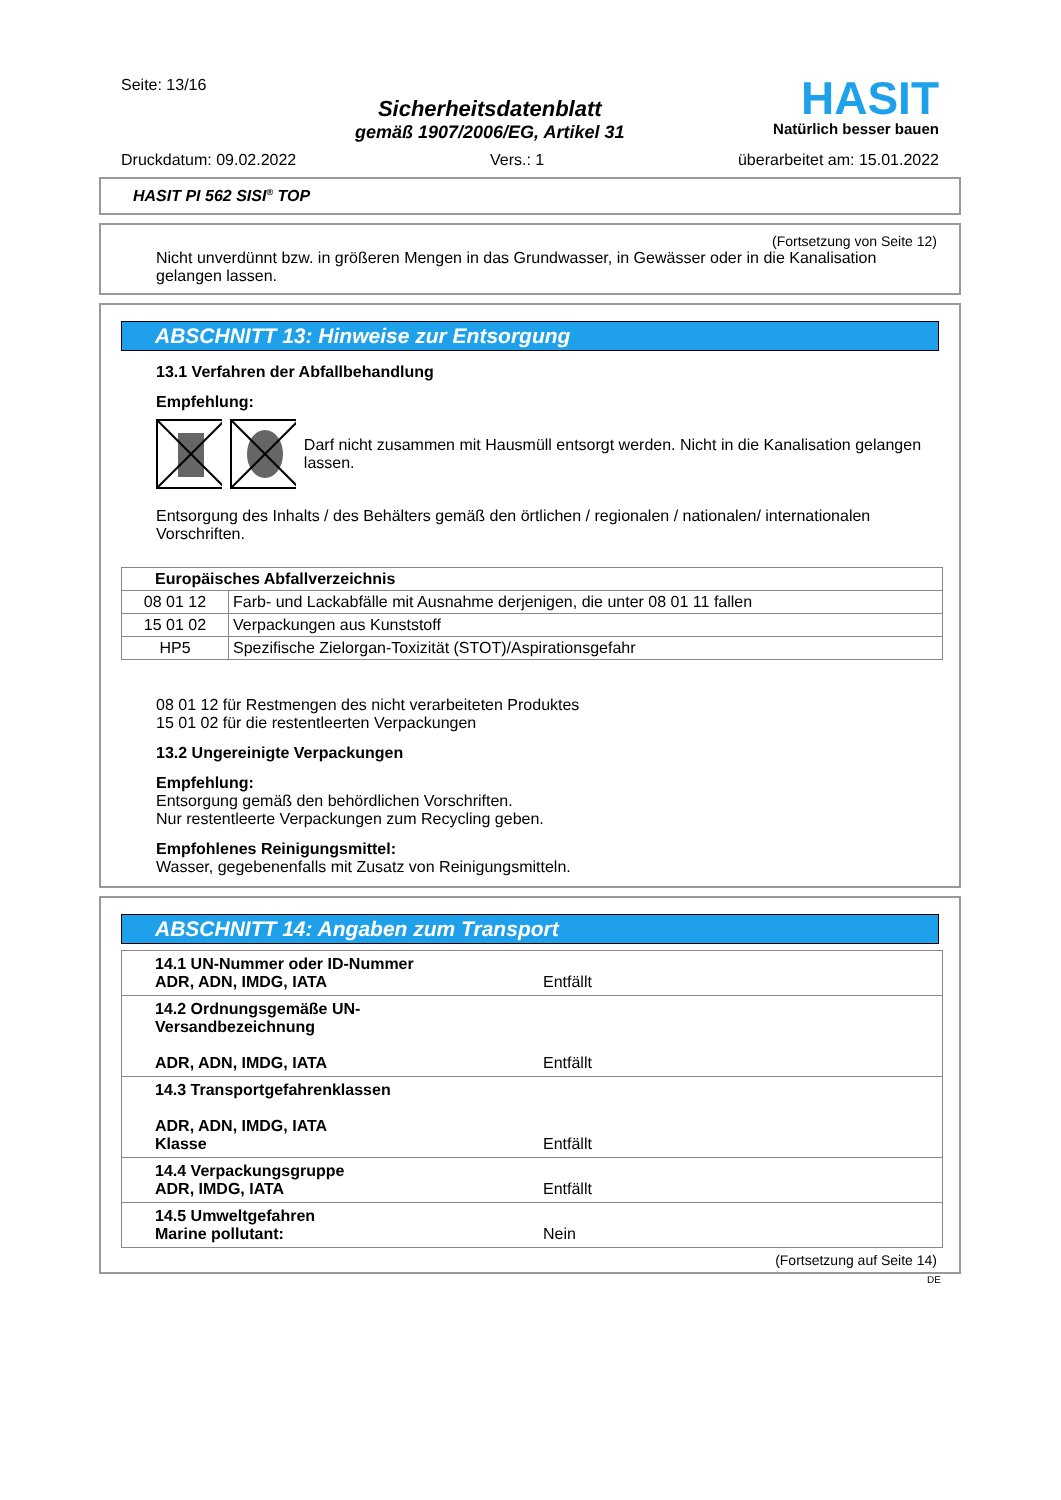Seite: 13/16
Sicherheitsdatenblatt
gemäß 1907/2006/EG, Artikel 31
HASIT
Natürlich besser bauen
Druckdatum: 09.02.2022 Vers.: 1 überarbeitet am: 15.01.2022
HASIT PI 562 SISI<sup>®</sup> TOP
(Fortsetzung von Seite 12)
Nicht unverdünnt bzw. in größeren Mengen in das Grundwasser, in Gewässer oder in die Kanalisation gelangen lassen.
ABSCHNITT 13: Hinweise zur Entsorgung
13.1 Verfahren der Abfallbehandlung
Empfehlung:
Darf nicht zusammen mit Hausmüll entsorgt werden. Nicht in die Kanalisation gelangen lassen.
Entsorgung des Inhalts / des Behälters gemäß den örtlichen / regionalen / nationalen/ internationalen Vorschriften.
| Europäisches Abfallverzeichnis | |
| --- | --- |
| 08 01 12 | Farb- und Lackabfälle mit Ausnahme derjenigen, die unter 08 01 11 fallen |
| 15 01 02 | Verpackungen aus Kunststoff |
| HP5 | Spezifische Zielorgan-Toxizität (STOT)/Aspirationsgefahr |
08 01 12 für Restmengen des nicht verarbeiteten Produktes
15 01 02 für die restentleerten Verpackungen
13.2 Ungereinigte Verpackungen
Empfehlung:
Entsorgung gemäß den behördlichen Vorschriften.
Nur restentleerte Verpackungen zum Recycling geben.
Empfohlenes Reinigungsmittel:
Wasser, gegebenenfalls mit Zusatz von Reinigungsmitteln.
ABSCHNITT 14: Angaben zum Transport
| 14.1 UN-Nummer oder ID-Nummer ADR, ADN, IMDG, IATA | Entfällt |
| 14.2 Ordnungsgemäße UN-Versandbezeichnung ADR, ADN, IMDG, IATA | Entfällt |
| 14.3 Transportgefahrenklassen ADR, ADN, IMDG, IATA Klasse | Entfällt |
| 14.4 Verpackungsgruppe ADR, IMDG, IATA | Entfällt |
| 14.5 Umweltgefahren Marine pollutant: | Nein |
(Fortsetzung auf Seite 14)
DE